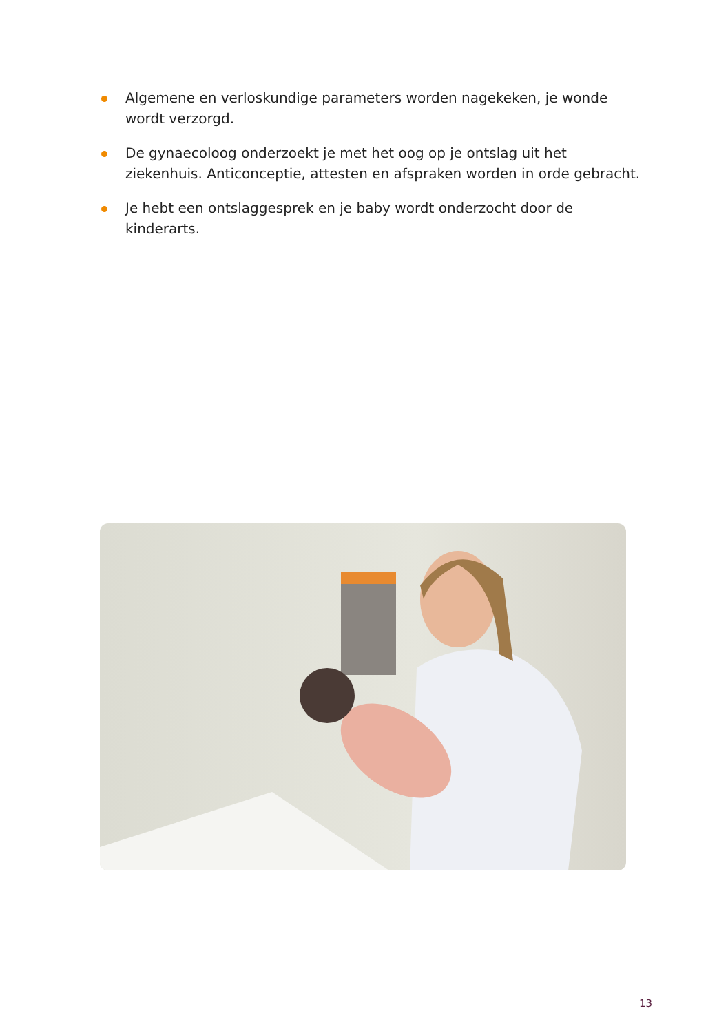Algemene en verloskundige parameters worden nagekeken, je wonde wordt verzorgd.
De gynaecoloog onderzoekt je met het oog op je ontslag uit het ziekenhuis. Anticonceptie, attesten en afspraken worden in orde gebracht.
Je hebt een ontslaggesprek en je baby wordt onderzocht door de kinderarts.
13